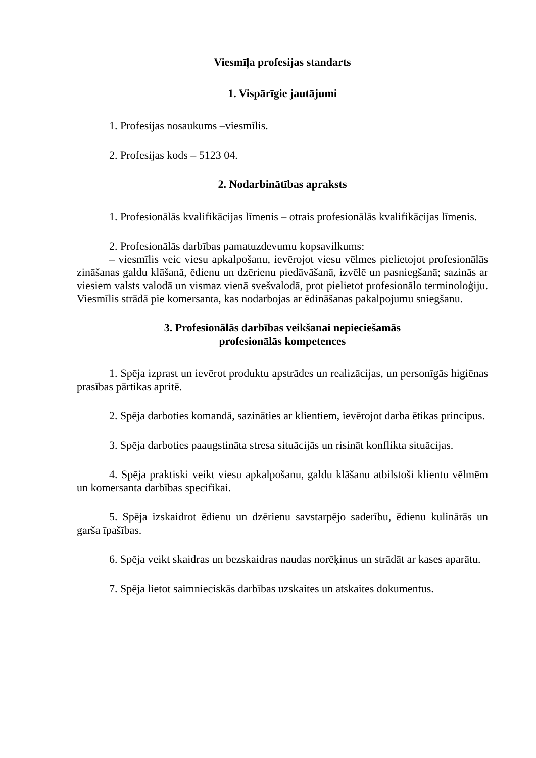Viesmīļa profesijas standarts
1. Vispārīgie jautājumi
1. Profesijas nosaukums –viesmīlis.
2. Profesijas kods – 5123 04.
2. Nodarbinātības apraksts
1. Profesionālās kvalifikācijas līmenis – otrais profesionālās kvalifikācijas līmenis.
2. Profesionālās darbības pamatuzdevumu kopsavilkums:
– viesmīlis veic viesu apkalpošanu, ievērojot viesu vēlmes pielietojot profesionālās zināšanas galdu klāšanā, ēdienu un dzērienu piedāvāšanā, izvēlē un pasniegšanā; sazinās ar viesiem valsts valodā un vismaz vienā svešvalodā, prot pielietot profesionālo terminoloģiju. Viesmīlis strādā pie komersanta, kas nodarbojas ar ēdināšanas pakalpojumu sniegšanu.
3. Profesionālās darbības veikšanai nepieciešamās
profesionālās kompetences
1. Spēja izprast un ievērot produktu apstrādes un realizācijas, un personīgās higiēnas prasības pārtikas apritē.
2. Spēja darboties komandā, sazināties ar klientiem, ievērojot darba ētikas principus.
3. Spēja darboties paaugstināta stresa situācijās un risināt konflikta situācijas.
4. Spēja praktiski veikt viesu apkalpošanu, galdu klāšanu atbilstoši klientu vēlmēm un komersanta darbības specifikai.
5. Spēja izskaidrot ēdienu un dzērienu savstarpējo saderību, ēdienu kulinārās un garša īpašības.
6. Spēja veikt skaidras un bezskaidras naudas norēķinus un strādāt ar kases aparātu.
7. Spēja lietot saimnieciskās darbības uzskaites un atskaites dokumentus.